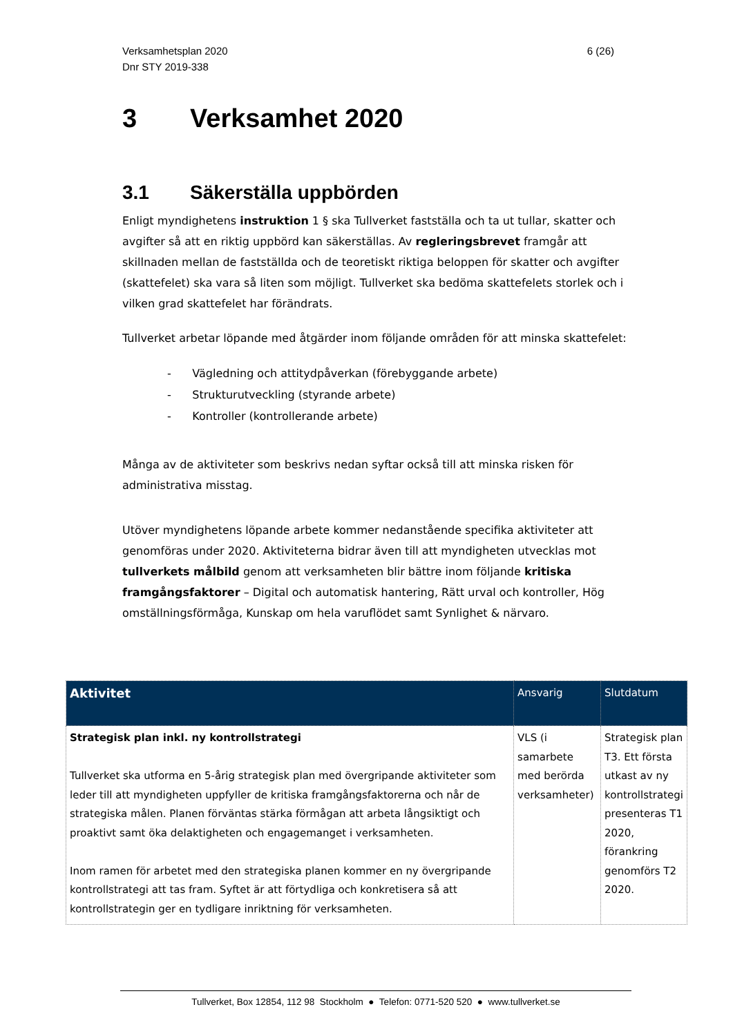Verksamhetsplan 2020
Dnr STY 2019-338
6 (26)
3 Verksamhet 2020
3.1 Säkerställa uppbörden
Enligt myndighetens instruktion 1 § ska Tullverket fastställa och ta ut tullar, skatter och avgifter så att en riktig uppbörd kan säkerställas. Av regleringsbrevet framgår att skillnaden mellan de fastställda och de teoretiskt riktiga beloppen för skatter och avgifter (skattefelet) ska vara så liten som möjligt. Tullverket ska bedöma skattefelets storlek och i vilken grad skattefelet har förändrats.
Tullverket arbetar löpande med åtgärder inom följande områden för att minska skattefelet:
- Vägledning och attitydpåverkan (förebyggande arbete)
- Strukturutveckling (styrande arbete)
- Kontroller (kontrollerande arbete)
Många av de aktiviteter som beskrivs nedan syftar också till att minska risken för administrativa misstag.
Utöver myndighetens löpande arbete kommer nedanstående specifika aktiviteter att genomföras under 2020. Aktiviteterna bidrar även till att myndigheten utvecklas mot tullverkets målbild genom att verksamheten blir bättre inom följande kritiska framgångsfaktorer – Digital och automatisk hantering, Rätt urval och kontroller, Hög omställningsförmåga, Kunskap om hela varuflödet samt Synlighet & närvaro.
| Aktivitet | Ansvarig | Slutdatum |
| --- | --- | --- |
| Strategisk plan inkl. ny kontrollstrategi Tullverket ska utforma en 5-årig strategisk plan med övergripande aktiviteter som leder till att myndigheten uppfyller de kritiska framgångsfaktorerna och når de strategiska målen. Planen förväntas stärka förmågan att arbeta långsiktigt och proaktivt samt öka delaktigheten och engagemanget i verksamheten. Inom ramen för arbetet med den strategiska planen kommer en ny övergripande kontrollstrategi att tas fram. Syftet är att förtydliga och konkretisera så att kontrollstrategin ger en tydligare inriktning för verksamheten. | VLS (i samarbete med berörda verksamheter) | Strategisk plan T3. Ett första utkast av ny kontrollstrategi presenteras T1 2020, förankring genomförs T2 2020. |
Tullverket, Box 12854, 112 98 Stockholm ● Telefon: 0771-520 520 ● www.tullverket.se